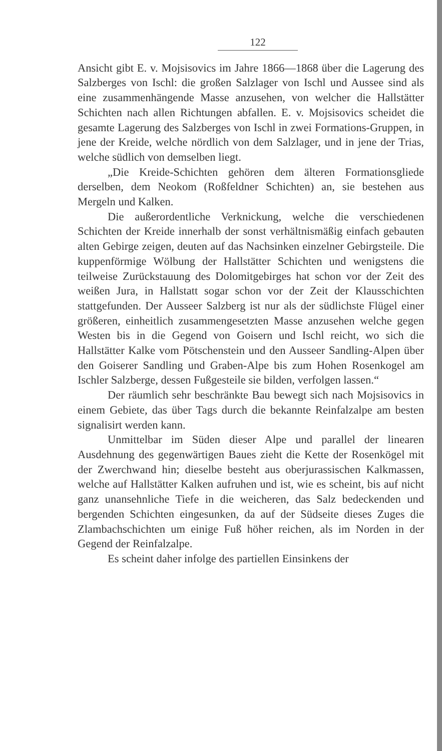122
Ansicht gibt E. v. Mojsisovics im Jahre 1866—1868 über die Lagerung des Salzberges von Ischl: die großen Salzlager von Ischl und Aussee sind als eine zusammenhängende Masse anzusehen, von welcher die Hallstätter Schichten nach allen Richtungen abfallen. E. v. Mojsisovics scheidet die gesamte Lagerung des Salzberges von Ischl in zwei Formations-Gruppen, in jene der Kreide, welche nördlich von dem Salzlager, und in jene der Trias, welche südlich von demselben liegt.
„Die Kreide-Schichten gehören dem älteren Formationsgliede derselben, dem Neokom (Roßfeldner Schichten) an, sie bestehen aus Mergeln und Kalken.
Die außerordentliche Verknickung, welche die verschiedenen Schichten der Kreide innerhalb der sonst verhältnismäßig einfach gebauten alten Gebirge zeigen, deuten auf das Nachsinken einzelner Gebirgsteile. Die kuppenförmige Wölbung der Hallstätter Schichten und wenigstens die teilweise Zurückstauung des Dolomitgebirges hat schon vor der Zeit des weißen Jura, in Hallstatt sogar schon vor der Zeit der Klausschichten stattgefunden. Der Ausseer Salzberg ist nur als der südlichste Flügel einer größeren, einheitlich zusammengesetzten Masse anzusehen welche gegen Westen bis in die Gegend von Goisern und Ischl reicht, wo sich die Hallstätter Kalke vom Pötschenstein und den Ausseer Sandling-Alpen über den Goiserer Sandling und Graben-Alpe bis zum Hohen Rosenkogel am Ischler Salzberge, dessen Fußgesteile sie bilden, verfolgen lassen.“
Der räumlich sehr beschränkte Bau bewegt sich nach Mojsisovics in einem Gebiete, das über Tags durch die bekannte Reinfalzalpe am besten signalisirt werden kann.
Unmittelbar im Süden dieser Alpe und parallel der linearen Ausdehnung des gegenwärtigen Baues zieht die Kette der Rosenkögel mit der Zwerchwand hin; dieselbe besteht aus oberjurassischen Kalkmassen, welche auf Hallstätter Kalken aufruhen und ist, wie es scheint, bis auf nicht ganz unansehnliche Tiefe in die weicheren, das Salz bedeckenden und bergenden Schichten eingesunken, da auf der Südseite dieses Zuges die Zlambachschichten um einige Fuß höher reichen, als im Norden in der Gegend der Reinfalzalpe.
Es scheint daher infolge des partiellen Einsinkens der